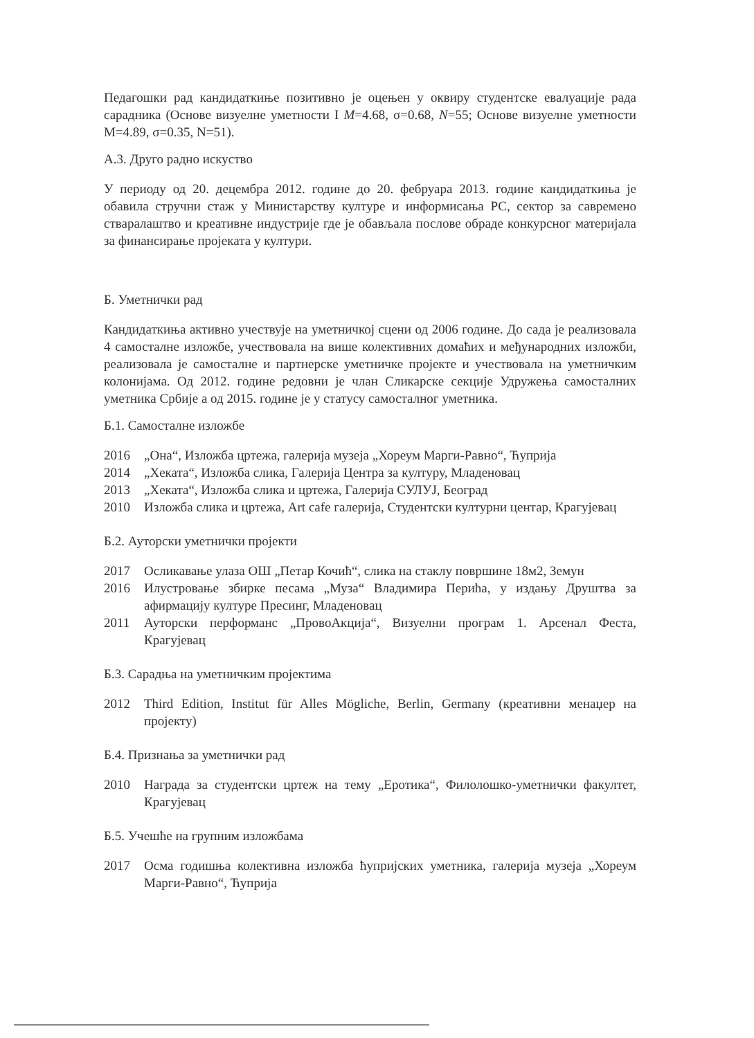Педагошки рад кандидаткиње позитивно је оцењен у оквиру студентске евалуације рада сарадника (Основе визуелне уметности I M=4.68, σ=0.68, N=55; Основе визуелне уметности M=4.89, σ=0.35, N=51).
А.3. Друго радно искуство
У периоду од 20. децембра 2012. године до 20. фебруара 2013. године кандидаткиња је обавила стручни стаж у Министарству културе и информисања РС, сектор за савремено стваралаштво и креативне индустрије где је обављала послове обраде конкурсног материјала за финансирање пројеката у култури.
Б. Уметнички рад
Кандидаткиња активно учествује на уметничкој сцени од 2006 године. До сада је реализовала 4 самосталне изложбе, учествовала на више колективних домаћих и међународних изложби, реализовала је самосталне и партнерске уметничке пројекте и учествовала на уметничким колонијама. Од 2012. године редовни је члан Сликарске секције Удружења самосталних уметника Србије а од 2015. године је у статусу самосталног уметника.
Б.1. Самосталне изложбе
2016 „Она“, Изложба цртежа, галерија музеја „Хореум Марги-Равно“, Ћуприја
2014 „Хеката“, Изложба слика, Галерија Центра за културу, Младеновац
2013 „Хеката“, Изложба слика и цртежа, Галерија СУЛУЈ, Београд
2010 Изложба слика и цртежа, Art cafe галерија, Студентски културни центар, Крагујевац
Б.2. Ауторски уметнички пројекти
2017 Осликавање улаза ОШ „Петар Кочић“, слика на стаклу површине 18м2, Земун
2016 Илустровање збирке песама „Муза“ Владимира Перића, у издању Друштва за афирмацију културе Пресинг, Младеновац
2011 Ауторски перформанс „ПровоАкција“, Визуелни програм 1. Арсенал Феста, Крагујевац
Б.3. Сарадња на уметничким пројектима
2012 Third Edition, Institut für Alles Mögliche, Berlin, Germany (креативни менаџер на пројекту)
Б.4. Признања за уметнички рад
2010 Награда за студентски цртеж на тему „Еротика“, Филолошко-уметнички факултет, Крагујевац
Б.5. Учешће на групним изложбама
2017 Осма годишња колективна изложба ћупријских уметника, галерија музеја „Хореум Марги-Равно“, Ћуприја